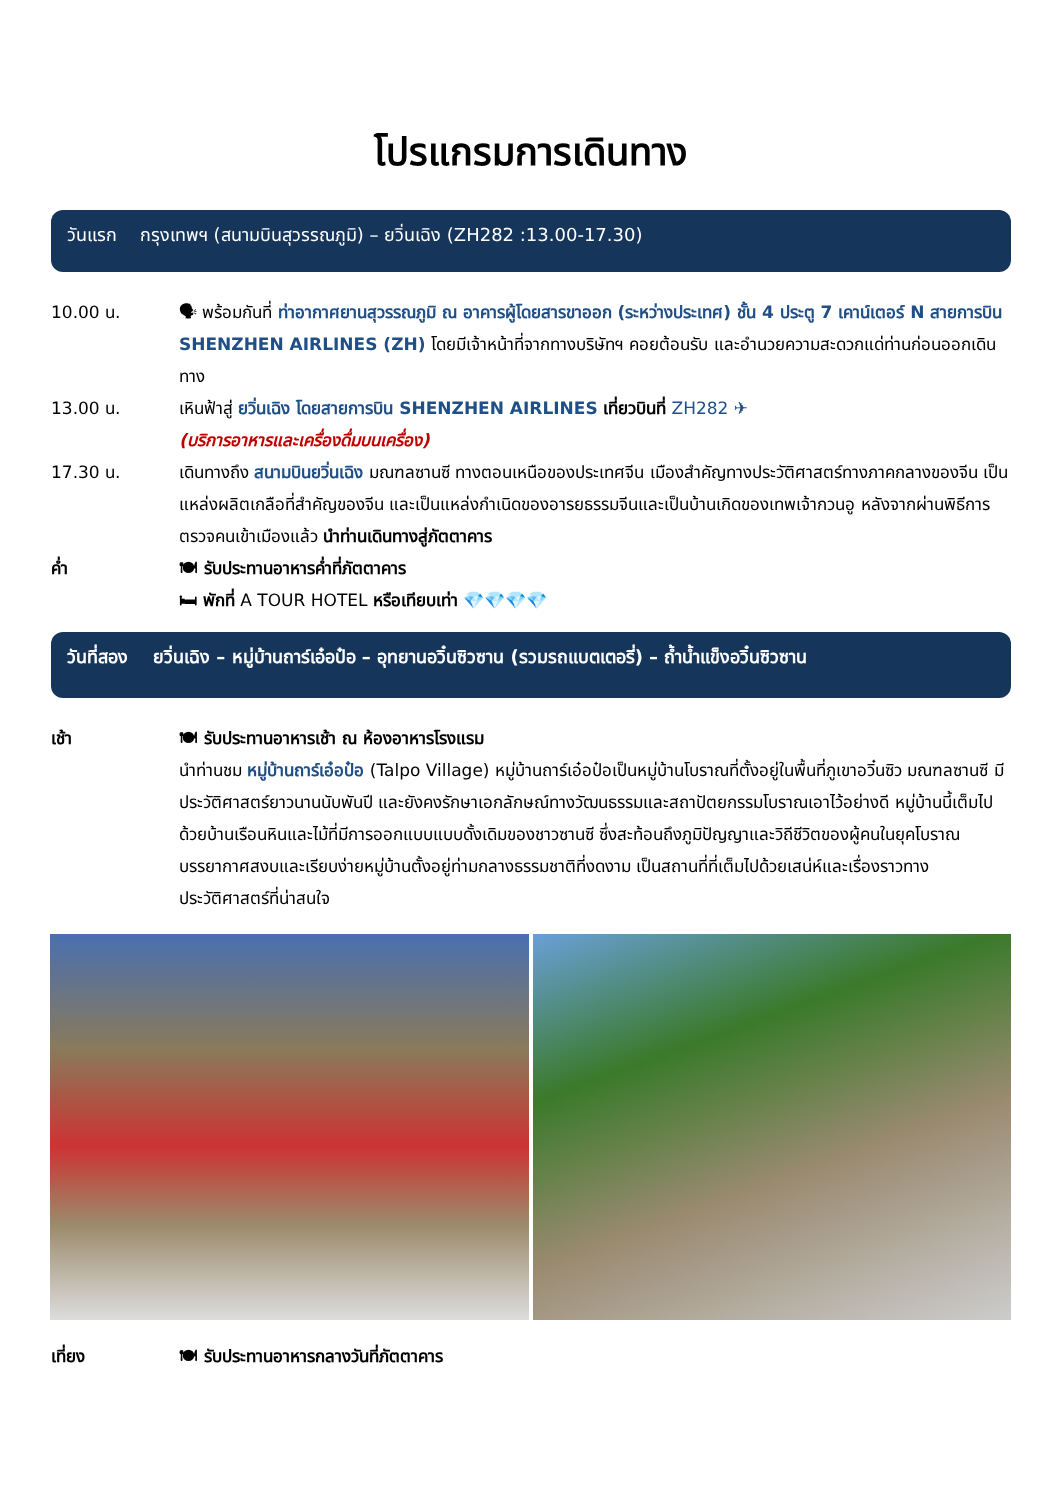โปรแกรมการเดินทาง
วันแรก กรุงเทพฯ (สนามบินสุวรรณภูมิ) – ยวิ่นเฉิง (ZH282 :13.00-17.30)
10.00 น. 🗣 พร้อมกันที่ ท่าอากาศยานสุวรรณภูมิ ณ อาคารผู้โดยสารขาออก (ระหว่างประเทศ) ชั้น 4 ประตู 7 เคาน์เตอร์ N สายการบิน SHENZHEN AIRLINES (ZH) โดยมีเจ้าหน้าที่จากทางบริษัทฯ คอยต้อนรับ และอำนวยความสะดวกแด่ท่านก่อนออกเดินทาง
13.00 น. เหินฟ้าสู่ ยวิ่นเฉิง โดยสายการบิน SHENZHEN AIRLINES เที่ยวบินที่ ZH282 ✈
(บริการอาหารและเครื่องดื่มบนเครื่อง)
17.30 น. เดินทางถึง สนามบินยวิ่นเฉิง มณฑลซานซี ทางตอนเหนือของประเทศจีน เมืองสำคัญทางประวัติศาสตร์ทางภาคกลางของจีน เป็นแหล่งผลิตเกลือที่สำคัญของจีน และเป็นแหล่งกำเนิดของอารยธรรมจีนและเป็นบ้านเกิดของเทพเจ้ากวนอู หลังจากผ่านพิธีการตรวจคนเข้าเมืองแล้ว นำท่านเดินทางสู่ภัตตาคาร
ค่ำ 🍽 รับประทานอาหารค่ำที่ภัตตาคาร
🛏 พักที่ A TOUR HOTEL หรือเทียบเท่า 💎💎💎💎
วันที่สอง ยวิ่นเฉิง – หมู่บ้านถาร์เอ๋อป๋อ – อุทยานอวิ๋นซิวซาน (รวมรถแบตเตอรี่) – ถ้ำน้ำแข็งอวิ๋นซิวซาน
เช้า 🍽 รับประทานอาหารเช้า ณ ห้องอาหารโรงแรม
นำท่านชม หมู่บ้านถาร์เอ๋อป๋อ (Talpo Village) หมู่บ้านถาร์เอ๋อป๋อเป็นหมู่บ้านโบราณที่ตั้งอยู่ในพื้นที่ภูเขาอวิ๋นซิว มณฑลซานซี มีประวัติศาสตร์ยาวนานนับพันปี และยังคงรักษาเอกลักษณ์ทางวัฒนธรรมและสถาปัตยกรรมโบราณเอาไว้อย่างดี หมู่บ้านนี้เต็มไปด้วยบ้านเรือนหินและไม้ที่มีการออกแบบแบบดั้งเดิมของชาวซานซี ซึ่งสะท้อนถึงภูมิปัญญาและวิถีชีวิตของผู้คนในยุคโบราณ บรรยากาศสงบและเรียบง่ายหมู่บ้านตั้งอยู่ท่ามกลางธรรมชาติที่งดงาม เป็นสถานที่ที่เต็มไปด้วยเสน่ห์และเรื่องราวทางประวัติศาสตร์ที่น่าสนใจ
เที่ยง 🍽 รับประทานอาหารกลางวันที่ภัตตาคาร